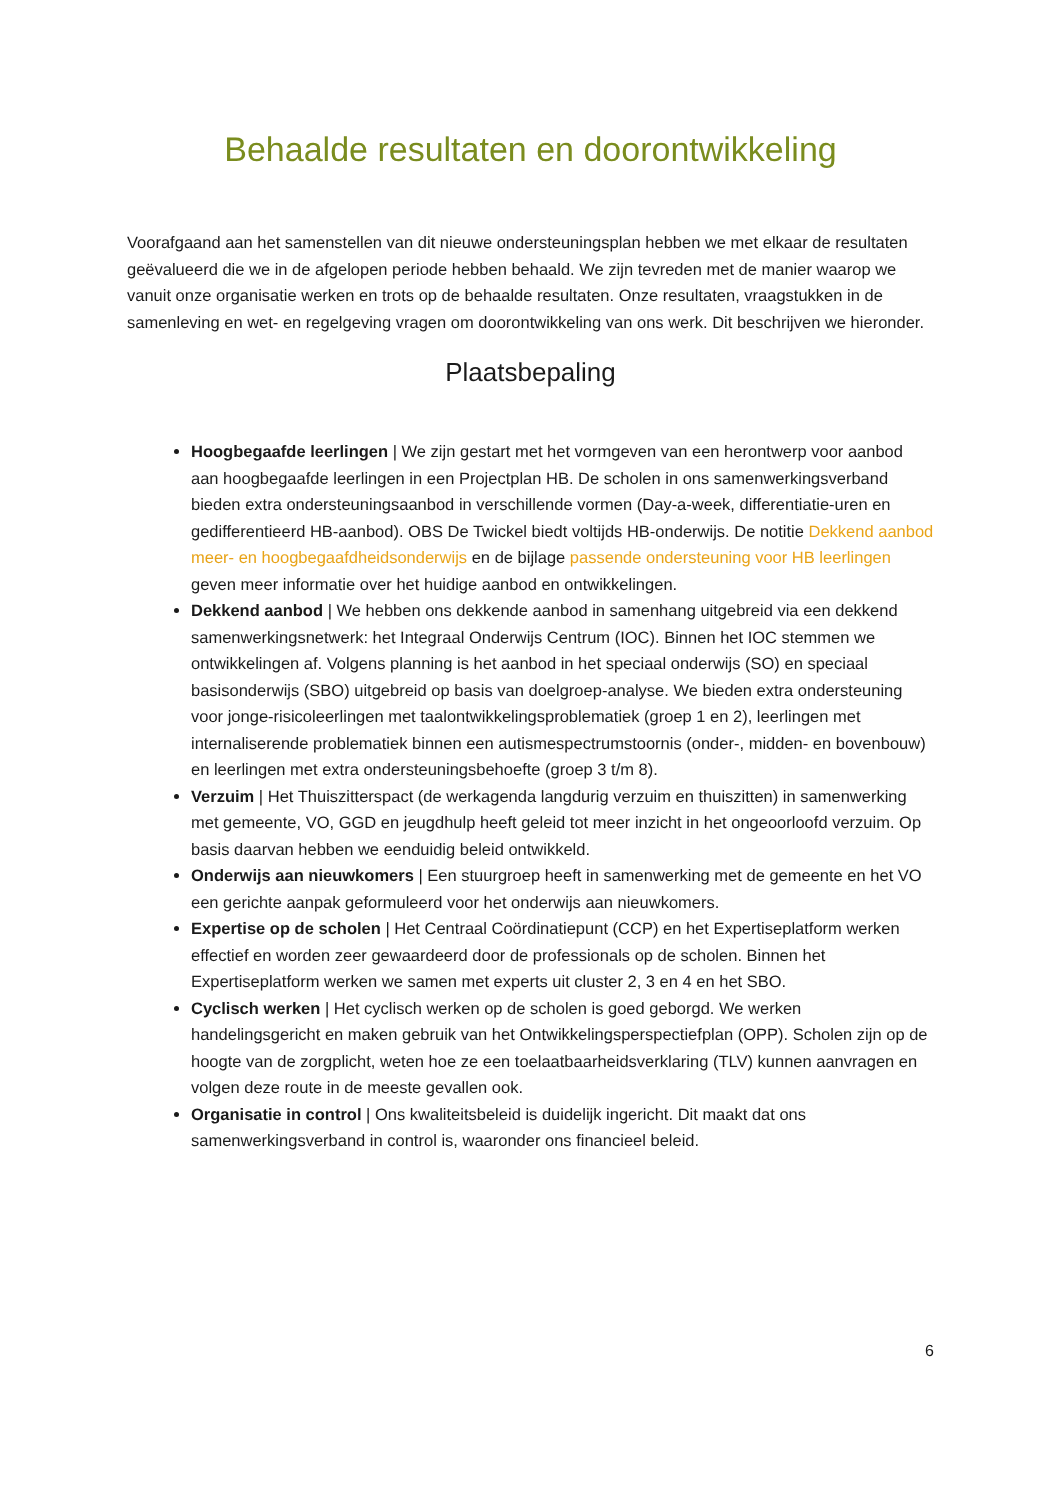Behaalde resultaten en doorontwikkeling
Voorafgaand aan het samenstellen van dit nieuwe ondersteuningsplan hebben we met elkaar de resultaten geëvalueerd die we in de afgelopen periode hebben behaald. We zijn tevreden met de manier waarop we vanuit onze organisatie werken en trots op de behaalde resultaten. Onze resultaten, vraagstukken in de samenleving en wet- en regelgeving vragen om doorontwikkeling van ons werk. Dit beschrijven we hieronder.
Plaatsbepaling
Hoogbegaafde leerlingen | We zijn gestart met het vormgeven van een herontwerp voor aanbod aan hoogbegaafde leerlingen in een Projectplan HB. De scholen in ons samenwerkingsverband bieden extra ondersteuningsaanbod in verschillende vormen (Day-a-week, differentiatie-uren en gedifferentieerd HB-aanbod). OBS De Twickel biedt voltijds HB-onderwijs. De notitie Dekkend aanbod meer- en hoogbegaafdheidsonderwijs en de bijlage passende ondersteuning voor HB leerlingen geven meer informatie over het huidige aanbod en ontwikkelingen.
Dekkend aanbod | We hebben ons dekkende aanbod in samenhang uitgebreid via een dekkend samenwerkingsnetwerk: het Integraal Onderwijs Centrum (IOC). Binnen het IOC stemmen we ontwikkelingen af. Volgens planning is het aanbod in het speciaal onderwijs (SO) en speciaal basisonderwijs (SBO) uitgebreid op basis van doelgroep-analyse. We bieden extra ondersteuning voor jonge-risicoleerlingen met taalontwikkelingsproblematiek (groep 1 en 2), leerlingen met internaliserende problematiek binnen een autismespectrumstoornis (onder-, midden- en bovenbouw) en leerlingen met extra ondersteuningsbehoefte (groep 3 t/m 8).
Verzuim | Het Thuiszitterspact (de werkagenda langdurig verzuim en thuiszitten) in samenwerking met gemeente, VO, GGD en jeugdhulp heeft geleid tot meer inzicht in het ongeoorloofd verzuim. Op basis daarvan hebben we eenduidig beleid ontwikkeld.
Onderwijs aan nieuwkomers | Een stuurgroep heeft in samenwerking met de gemeente en het VO een gerichte aanpak geformuleerd voor het onderwijs aan nieuwkomers.
Expertise op de scholen | Het Centraal Coördinatiepunt (CCP) en het Expertiseplatform werken effectief en worden zeer gewaardeerd door de professionals op de scholen. Binnen het Expertiseplatform werken we samen met experts uit cluster 2, 3 en 4 en het SBO.
Cyclisch werken | Het cyclisch werken op de scholen is goed geborgd. We werken handelingsgericht en maken gebruik van het Ontwikkelingsperspectiefplan (OPP). Scholen zijn op de hoogte van de zorgplicht, weten hoe ze een toelaatbaarheidsverklaring (TLV) kunnen aanvragen en volgen deze route in de meeste gevallen ook.
Organisatie in control | Ons kwaliteitsbeleid is duidelijk ingericht. Dit maakt dat ons samenwerkingsverband in control is, waaronder ons financieel beleid.
6